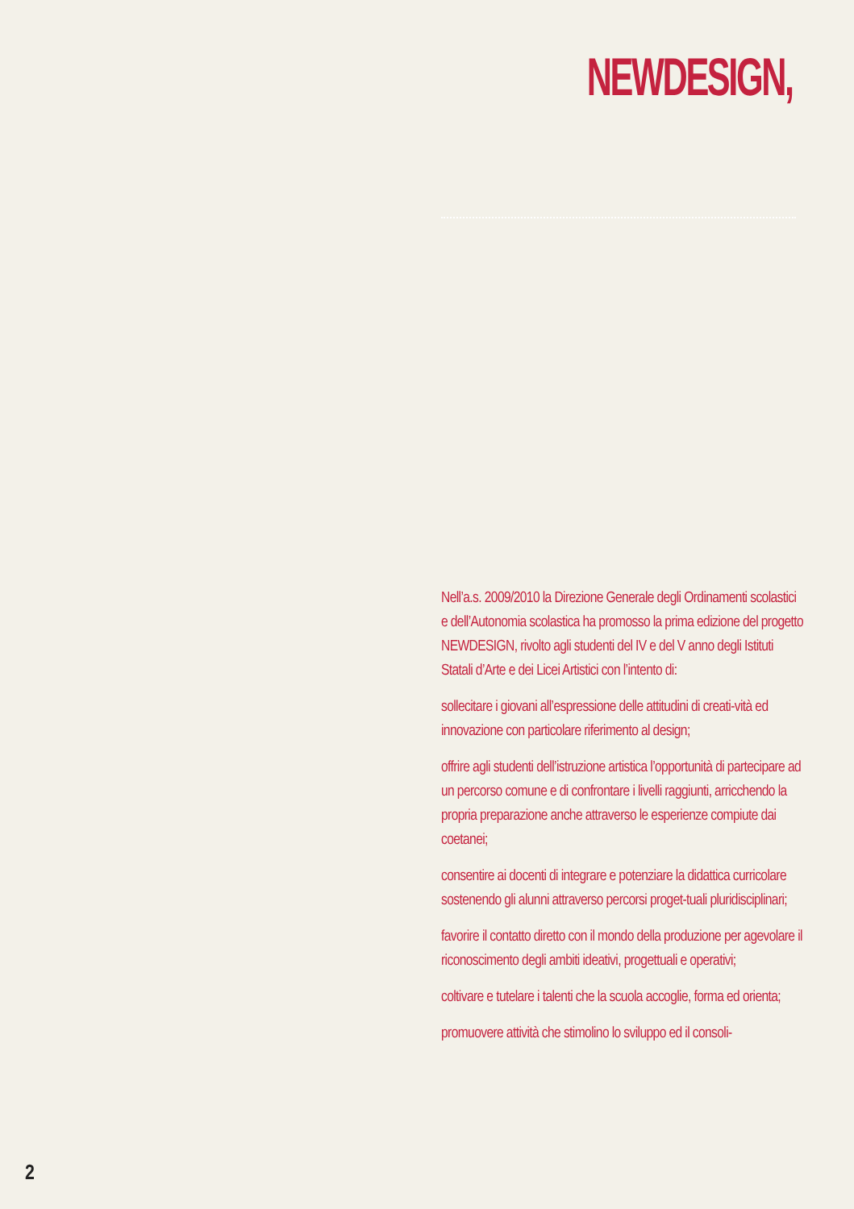NEWDESIGN,
Nell’a.s. 2009/2010 la Direzione Generale degli Ordinamenti scolastici e dell’Autonomia scolastica ha promosso la prima edizione del progetto NEWDESIGN, rivolto agli studenti del IV e del V anno degli Istituti Statali d’Arte e dei Licei Artistici con l’intento di:
sollecitare i giovani all’espressione delle attitudini di creati-vità ed innovazione con particolare riferimento al design;
offrire agli studenti dell’istruzione artistica l’opportunità di partecipare ad un percorso comune e di confrontare i livelli raggiunti, arricchendo la propria preparazione anche attraverso le esperienze compiute dai coetanei;
consentire ai docenti di integrare e potenziare la didattica curricolare sostenendo gli alunni attraverso percorsi proget-tuali pluridisciplinari;
favorire il contatto diretto con il mondo della produzione per agevolare il riconoscimento degli ambiti ideativi, progettuali e operativi;
coltivare e tutelare i talenti che la scuola accoglie, forma ed orienta;
promuovere attività che stimolino lo sviluppo ed il consoli-
2